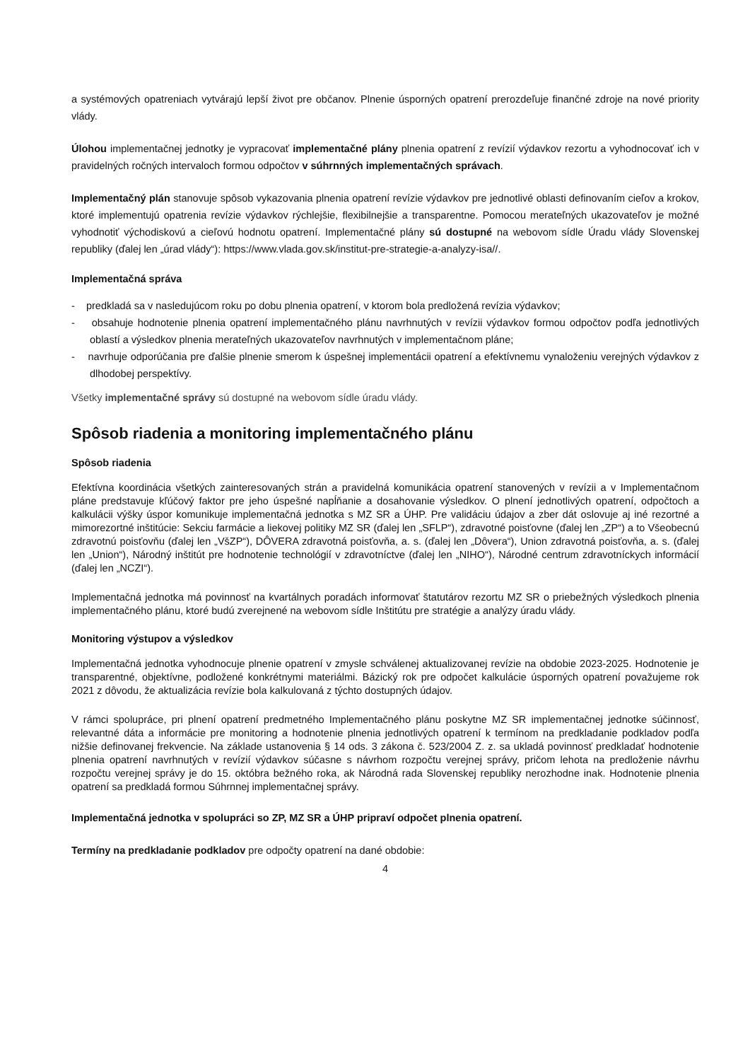a systémových opatreniach vytvárajú lepší život pre občanov. Plnenie úsporných opatrení prerozdeľuje finančné zdroje na nové priority vlády.
Úlohou implementačnej jednotky je vypracovať implementačné plány plnenia opatrení z revízií výdavkov rezortu a vyhodnocovať ich v pravidelných ročných intervaloch formou odpočtov v súhrnných implementačných správach.
Implementačný plán stanovuje spôsob vykazovania plnenia opatrení revízie výdavkov pre jednotlivé oblasti definovaním cieľov a krokov, ktoré implementujú opatrenia revízie výdavkov rýchlejšie, flexibilnejšie a transparentne. Pomocou merateľných ukazovateľov je možné vyhodnotiť východiskovú a cieľovú hodnotu opatrení. Implementačné plány sú dostupné na webovom sídle Úradu vlády Slovenskej republiky (ďalej len „úrad vlády“): https://www.vlada.gov.sk/institut-pre-strategie-a-analyzy-isa//.
Implementačná správa
- predkladá sa v nasledujúcom roku po dobu plnenia opatrení, v ktorom bola predložená revízia výdavkov;
- obsahuje hodnotenie plnenia opatrení implementačného plánu navrhnutých v revízii výdavkov formou odpočtov podľa jednotlivých oblastí a výsledkov plnenia merateľných ukazovateľov navrhnutých v implementačnom pláne;
- navrhuje odporúčania pre ďalšie plnenie smerom k úspešnej implementácii opatrení a efektívnemu vynaloženiu verejných výdavkov z dlhodobej perspektívy.
Všetky implementačné správy sú dostupné na webovom sídle úradu vlády.
Spôsob riadenia a monitoring implementačného plánu
Spôsob riadenia
Efektívna koordinácia všetkých zainteresovaných strán a pravidelná komunikácia opatrení stanovených v revízii a v Implementačnom pláne predstavuje kľúčový faktor pre jeho úspešné napĺňanie a dosahovanie výsledkov. O plnení jednotlivých opatrení, odpočtoch a kalkulácii výšky úspor komunikuje implementačná jednotka s MZ SR a ÚHP. Pre validáciu údajov a zber dát oslovuje aj iné rezortné a mimorezortné inštitúcie: Sekciu farmácie a liekovej politiky MZ SR (ďalej len „SFLP“), zdravotné poisťovne (ďalej len „ZP“) a to Všeobecnú zdravotnú poisťovňu (ďalej len „VšZP“), DÔVERA zdravotná poisťovňa, a. s. (ďalej len „Dôvera“), Union zdravotná poisťovňa, a. s. (ďalej len „Union“), Národný inštitút pre hodnotenie technológií v zdravotníctve (ďalej len „NIHO“), Národné centrum zdravotníckych informácií (ďalej len „NCZI“).
Implementačná jednotka má povinnosť na kvartálnych poradách informovať štatutárov rezortu MZ SR o priebežných výsledkoch plnenia implementačného plánu, ktoré budú zverejnené na webovom sídle Inštitútu pre stratégie a analýzy úradu vlády.
Monitoring výstupov a výsledkov
Implementačná jednotka vyhodnocuje plnenie opatrení v zmysle schválenej aktualizovanej revízie na obdobie 2023-2025. Hodnotenie je transparentné, objektívne, podložené konkrétnymi materiálmi. Bázický rok pre odpočet kalkulácie úsporných opatrení považujeme rok 2021 z dôvodu, že aktualizácia revízie bola kalkulovaná z týchto dostupných údajov.
V rámci spolupráce, pri plnení opatrení predmetného Implementačného plánu poskytne MZ SR implementačnej jednotke súčinnosť, relevantné dáta a informácie pre monitoring a hodnotenie plnenia jednotlivých opatrení k termínom na predkladanie podkladov podľa nižšie definovanej frekvencie. Na základe ustanovenia § 14 ods. 3 zákona č. 523/2004 Z. z. sa ukladá povinnosť predkladať hodnotenie plnenia opatrení navrhnutých v revízií výdavkov súčasne s návrhom rozpočtu verejnej správy, pričom lehota na predloženie návrhu rozpočtu verejnej správy je do 15. októbra bežného roka, ak Národná rada Slovenskej republiky nerozhodne inak. Hodnotenie plnenia opatrení sa predkladá formou Súhrnnej implementačnej správy.
Implementačná jednotka v spolupráci so ZP, MZ SR a ÚHP pripraví odpočet plnenia opatrení.
Termíny na predkladanie podkladov pre odpočty opatrení na dané obdobie:
4